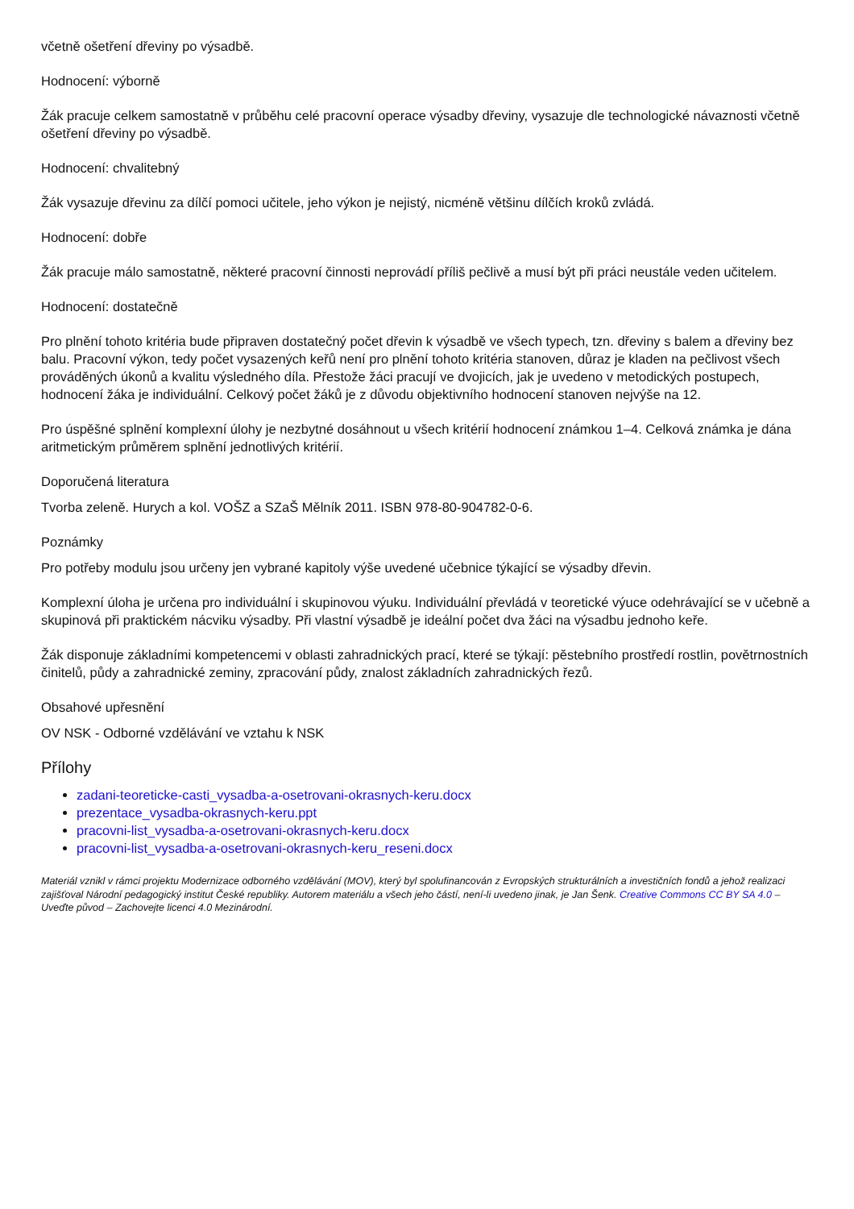včetně ošetření dřeviny po výsadbě.
Hodnocení: výborně
Žák pracuje celkem samostatně v průběhu celé pracovní operace výsadby dřeviny, vysazuje dle technologické návaznosti včetně ošetření dřeviny po výsadbě.
Hodnocení: chvalitebný
Žák vysazuje dřevinu za dílčí pomoci učitele, jeho výkon je nejistý, nicméně většinu dílčích kroků zvládá.
Hodnocení: dobře
Žák pracuje málo samostatně, některé pracovní činnosti neprovádí příliš pečlivě a musí být při práci neustále veden učitelem.
Hodnocení: dostatečně
Pro plnění tohoto kritéria bude připraven dostatečný počet dřevin k výsadbě ve všech typech, tzn. dřeviny s balem a dřeviny bez balu. Pracovní výkon, tedy počet vysazených keřů není pro plnění tohoto kritéria stanoven, důraz je kladen na pečlivost všech prováděných úkonů a kvalitu výsledného díla. Přestože žáci pracují ve dvojicích, jak je uvedeno v metodických postupech, hodnocení žáka je individuální. Celkový počet žáků je z důvodu objektivního hodnocení stanoven nejvýše na 12.
Pro úspěšné splnění komplexní úlohy je nezbytné dosáhnout u všech kritérií hodnocení známkou 1–4. Celková známka je dána aritmetickým průměrem splnění jednotlivých kritérií.
Doporučená literatura
Tvorba zeleně. Hurych a kol. VOŠZ a SZaŠ Mělník 2011. ISBN 978-80-904782-0-6.
Poznámky
Pro potřeby modulu jsou určeny jen vybrané kapitoly výše uvedené učebnice týkající se výsadby dřevin.
Komplexní úloha je určena pro individuální i skupinovou výuku. Individuální převládá v teoretické výuce odehrávající se v učebně a skupinová při praktickém nácviku výsadby. Při vlastní výsadbě je ideální počet dva žáci na výsadbu jednoho keře.
Žák disponuje základními kompetencemi v oblasti zahradnických prací, které se týkají: pěstebního prostředí rostlin, povětrnostních činitelů, půdy a zahradnické zeminy, zpracování půdy, znalost základních zahradnických řezů.
Obsahové upřesnění
OV NSK - Odborné vzdělávání ve vztahu k NSK
Přílohy
zadani-teoreticke-casti_vysadba-a-osetrovani-okrasnych-keru.docx
prezentace_vysadba-okrasnych-keru.ppt
pracovni-list_vysadba-a-osetrovani-okrasnych-keru.docx
pracovni-list_vysadba-a-osetrovani-okrasnych-keru_reseni.docx
Materiál vznikl v rámci projektu Modernizace odborného vzdělávání (MOV), který byl spolufinancován z Evropských strukturálních a investičních fondů a jehož realizaci zajišťoval Národní pedagogický institut České republiky. Autorem materiálu a všech jeho částí, není-li uvedeno jinak, je Jan Šenk. Creative Commons CC BY SA 4.0 – Uveďte původ – Zachovejte licenci 4.0 Mezinárodní.